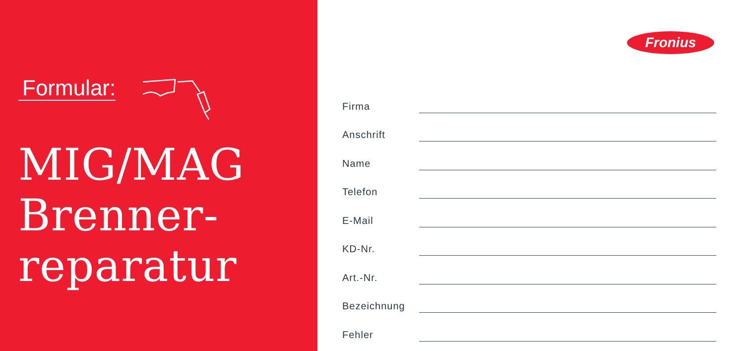Formular:
MIG/MAG
Brenner-
reparatur
Fronius
Firma
Anschrift
Name
Telefon
E-Mail
KD-Nr.
Art.-Nr.
Bezeichnung
Fehler